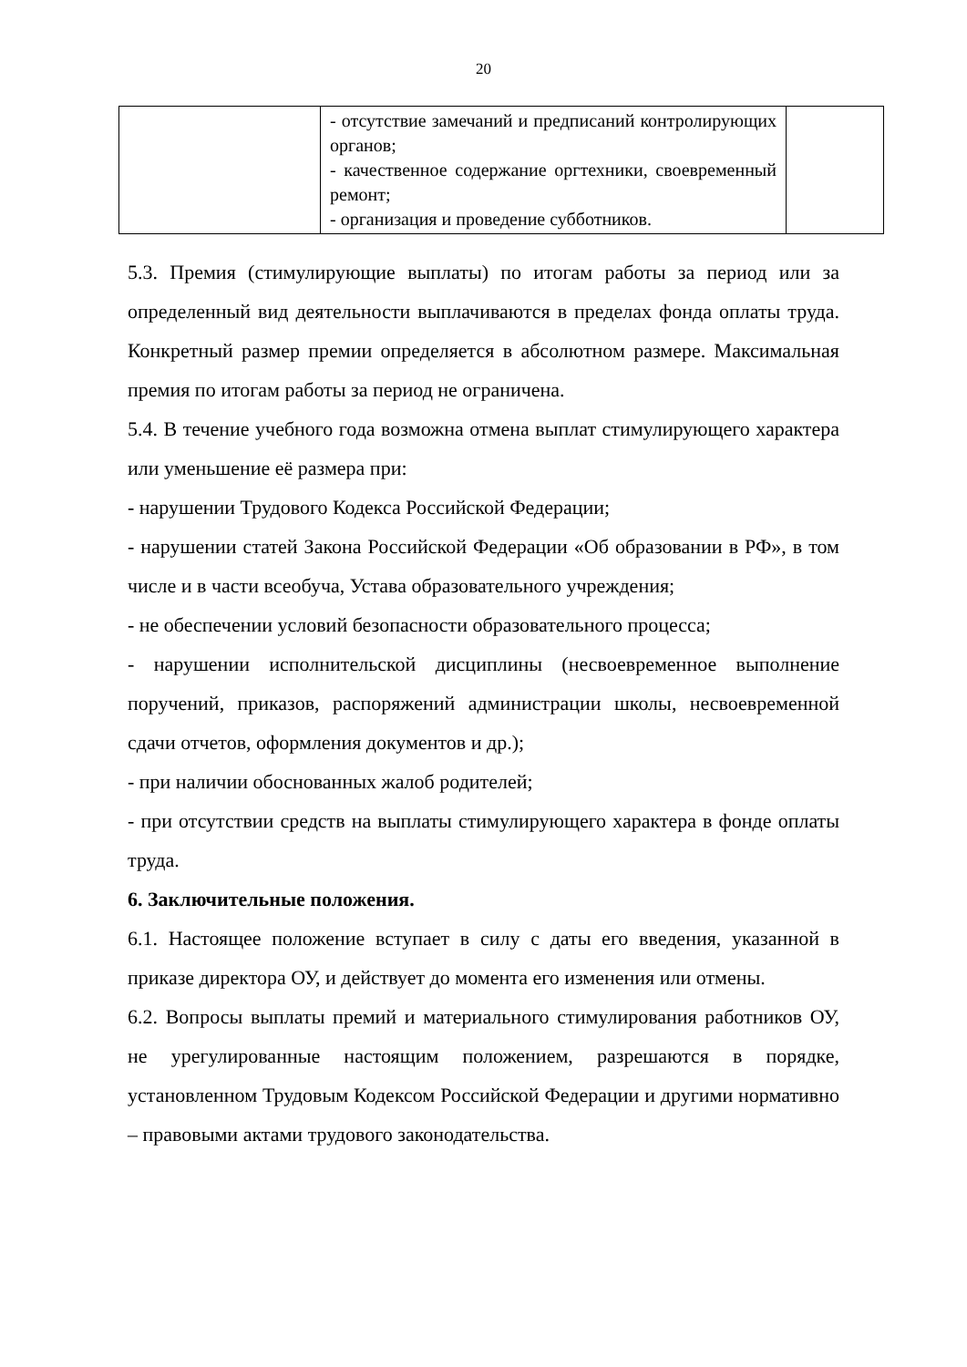20
| | - отсутствие замечаний и предписаний контролирующих органов; - качественное содержание оргтехники, своевременный ремонт; - организация и проведение субботников. | |
5.3. Премия (стимулирующие выплаты) по итогам работы за период или за определенный вид деятельности выплачиваются в пределах фонда оплаты труда. Конкретный размер премии определяется в абсолютном размере. Максимальная премия по итогам работы за период не ограничена.
5.4. В течение учебного года возможна отмена выплат стимулирующего характера или уменьшение её размера при:
- нарушении Трудового Кодекса Российской Федерации;
- нарушении статей Закона Российской Федерации «Об образовании в РФ», в том числе и в части всеобуча, Устава образовательного учреждения;
- не обеспечении условий безопасности образовательного процесса;
- нарушении исполнительской дисциплины (несвоевременное выполнение поручений, приказов, распоряжений администрации школы, несвоевременной сдачи отчетов, оформления документов и др.);
- при наличии обоснованных жалоб родителей;
- при отсутствии средств на выплаты стимулирующего характера в фонде оплаты труда.
6. Заключительные положения.
6.1. Настоящее положение вступает в силу с даты его введения, указанной в приказе директора ОУ, и действует до момента его изменения или отмены.
6.2. Вопросы выплаты премий и материального стимулирования работников ОУ, не урегулированные настоящим положением, разрешаются в порядке, установленном Трудовым Кодексом Российской Федерации и другими нормативно – правовыми актами трудового законодательства.